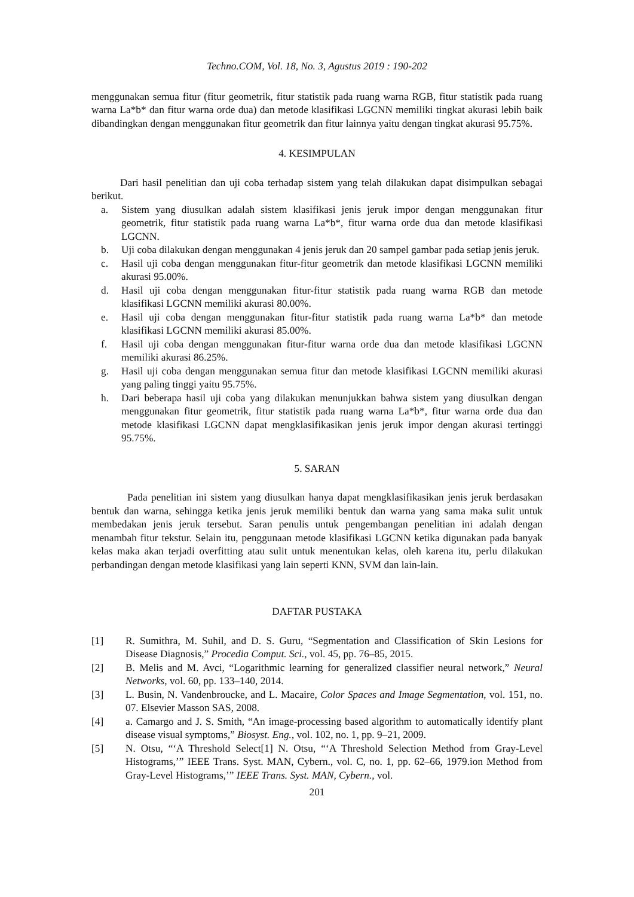Techno.COM, Vol. 18, No. 3, Agustus 2019 : 190-202
menggunakan semua fitur (fitur geometrik, fitur statistik pada ruang warna RGB, fitur statistik pada ruang warna La*b* dan fitur warna orde dua) dan metode klasifikasi LGCNN memiliki tingkat akurasi lebih baik dibandingkan dengan menggunakan fitur geometrik dan fitur lainnya yaitu dengan tingkat akurasi 95.75%.
4. KESIMPULAN
Dari hasil penelitian dan uji coba terhadap sistem yang telah dilakukan dapat disimpulkan sebagai berikut.
a. Sistem yang diusulkan adalah sistem klasifikasi jenis jeruk impor dengan menggunakan fitur geometrik, fitur statistik pada ruang warna La*b*, fitur warna orde dua dan metode klasifikasi LGCNN.
b. Uji coba dilakukan dengan menggunakan 4 jenis jeruk dan 20 sampel gambar pada setiap jenis jeruk.
c. Hasil uji coba dengan menggunakan fitur-fitur geometrik dan metode klasifikasi LGCNN memiliki akurasi 95.00%.
d. Hasil uji coba dengan menggunakan fitur-fitur statistik pada ruang warna RGB dan metode klasifikasi LGCNN memiliki akurasi 80.00%.
e. Hasil uji coba dengan menggunakan fitur-fitur statistik pada ruang warna La*b* dan metode klasifikasi LGCNN memiliki akurasi 85.00%.
f. Hasil uji coba dengan menggunakan fitur-fitur warna orde dua dan metode klasifikasi LGCNN memiliki akurasi 86.25%.
g. Hasil uji coba dengan menggunakan semua fitur dan metode klasifikasi LGCNN memiliki akurasi yang paling tinggi yaitu 95.75%.
h. Dari beberapa hasil uji coba yang dilakukan menunjukkan bahwa sistem yang diusulkan dengan menggunakan fitur geometrik, fitur statistik pada ruang warna La*b*, fitur warna orde dua dan metode klasifikasi LGCNN dapat mengklasifikasikan jenis jeruk impor dengan akurasi tertinggi 95.75%.
5. SARAN
Pada penelitian ini sistem yang diusulkan hanya dapat mengklasifikasikan jenis jeruk berdasakan bentuk dan warna, sehingga ketika jenis jeruk memiliki bentuk dan warna yang sama maka sulit untuk membedakan jenis jeruk tersebut. Saran penulis untuk pengembangan penelitian ini adalah dengan menambah fitur tekstur. Selain itu, penggunaan metode klasifikasi LGCNN ketika digunakan pada banyak kelas maka akan terjadi overfitting atau sulit untuk menentukan kelas, oleh karena itu, perlu dilakukan perbandingan dengan metode klasifikasi yang lain seperti KNN, SVM dan lain-lain.
DAFTAR PUSTAKA
[1] R. Sumithra, M. Suhil, and D. S. Guru, “Segmentation and Classification of Skin Lesions for Disease Diagnosis,” Procedia Comput. Sci., vol. 45, pp. 76–85, 2015.
[2] B. Melis and M. Avci, “Logarithmic learning for generalized classifier neural network,” Neural Networks, vol. 60, pp. 133–140, 2014.
[3] L. Busin, N. Vandenbroucke, and L. Macaire, Color Spaces and Image Segmentation, vol. 151, no. 07. Elsevier Masson SAS, 2008.
[4] a. Camargo and J. S. Smith, “An image-processing based algorithm to automatically identify plant disease visual symptoms,” Biosyst. Eng., vol. 102, no. 1, pp. 9–21, 2009.
[5] N. Otsu, “‘A Threshold Select[1] N. Otsu, “‘A Threshold Selection Method from Gray-Level Histograms,’” IEEE Trans. Syst. MAN, Cybern., vol. C, no. 1, pp. 62–66, 1979.ion Method from Gray-Level Histograms,’” IEEE Trans. Syst. MAN, Cybern., vol.
201